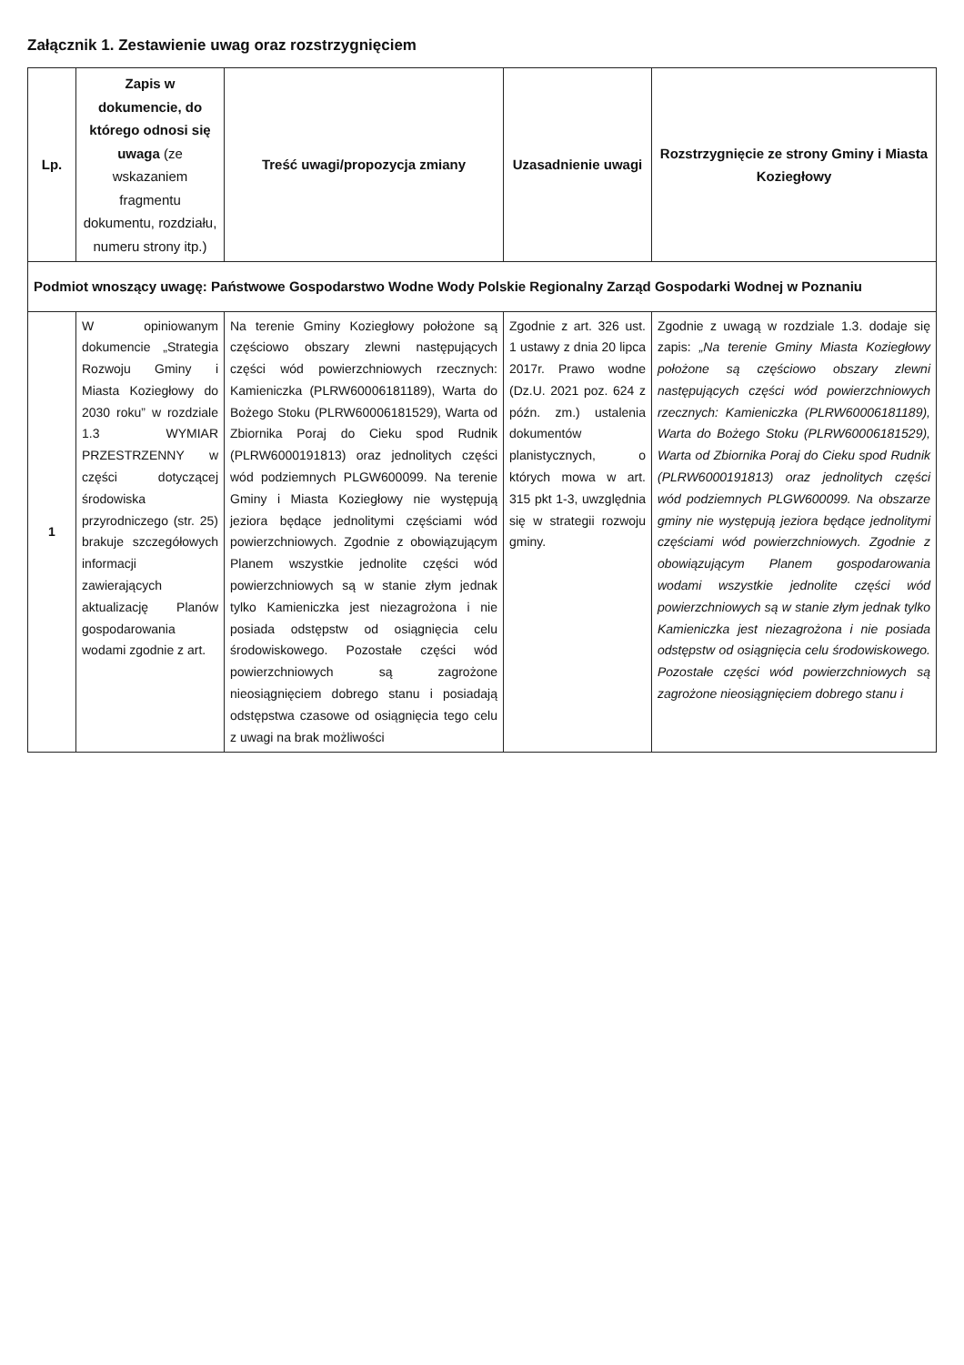Załącznik 1. Zestawienie uwag oraz rozstrzygnięciem
| Lp. | Zapis w dokumencie, do którego odnosi się uwaga (ze wskazaniem fragmentu dokumentu, rozdziału, numeru strony itp.) | Treść uwagi/propozycja zmiany | Uzasadnienie uwagi | Rozstrzygnięcie ze strony Gminy i Miasta Koziegłowy |
| --- | --- | --- | --- | --- |
| Podmiot wnoszący uwagę: Państwowe Gospodarstwo Wodne Wody Polskie Regionalny Zarząd Gospodarki Wodnej w Poznaniu | | | | |
| 1 | W opiniowanym dokumencie „Strategia Rozwoju Gminy i Miasta Koziegłowy do 2030 roku” w rozdziale 1.3 WYMIAR PRZESTRZENNY w części dotyczącej środowiska przyrodniczego (str. 25) brakuje szczegółowych informacji zawierających aktualizację Planów gospodarowania wodami zgodnie z art. | Na terenie Gminy Koziegłowy położone są częściowo obszary zlewni następujących części wód powierzchniowych rzecznych: Kamieniczka (PLRW60006181189), Warta do Bożego Stoku (PLRW60006181529), Warta od Zbiornika Poraj do Cieku spod Rudnik (PLRW6000191813) oraz jednolitych części wód podziemnych PLGW600099. Na terenie Gminy i Miasta Koziegłowy nie występują jeziora będące jednolitymi częściami wód powierzchniowych. Zgodnie z obowiązującym Planem wszystkie jednolite części wód powierzchniowych są w stanie złym jednak tylko Kamieniczka jest niezagrożona i nie posiada odstępstw od osiągnięcia celu środowiskowego. Pozostałe części wód powierzchniowych są zagrożone nieosiągnięciem dobrego stanu i posiadają odstępstwa czasowe od osiągnięcia tego celu z uwagi na brak możliwości | Zgodnie z art. 326 ust. 1 ustawy z dnia 20 lipca 2017r. Prawo wodne (Dz.U. 2021 poz. 624 z późn. zm.) ustalenia dokumentów planistycznych, o których mowa w art. 315 pkt 1-3, uwzględnia się w strategii rozwoju gminy. | Zgodnie z uwagą w rozdziale 1.3. dodaje się zapis: „Na terenie Gminy Miasta Koziegłowy położone są częściowo obszary zlewni następujących części wód powierzchniowych rzecznych: Kamieniczka (PLRW60006181189), Warta do Bożego Stoku (PLRW60006181529), Warta od Zbiornika Poraj do Cieku spod Rudnik (PLRW6000191813) oraz jednolitych części wód podziemnych PLGW600099. Na obszarze gminy nie występują jeziora będące jednolitymi częściami wód powierzchniowych. Zgodnie z obowiązującym Planem gospodarowania wodami wszystkie jednolite części wód powierzchniowych są w stanie złym jednak tylko Kamieniczka jest niezagrożona i nie posiada odstępstw od osiągnięcia celu środowiskowego. Pozostałe części wód powierzchniowych są zagrożone nieosiągnięciem dobrego stanu i |